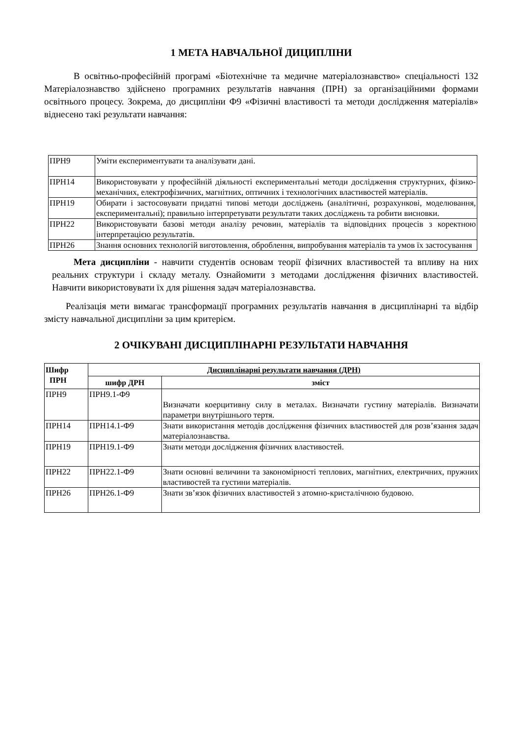1 МЕТА НАВЧАЛЬНОЇ ДИЦИПЛІНИ
В освітньо-професійній програмі «Біотехнічне та медичне матеріалознавство» спеціальності 132 Матеріалознавство здійснено програмних результатів навчання (ПРН) за організаційними формами освітнього процесу. Зокрема, до дисципліни Ф9 «Фізичні властивості та методи дослідження матеріалів» віднесено такі результати навчання:
| ПРН9 | Уміти експериментувати та аналізувати дані. |
| ПРН14 | Використовувати у професійній діяльності експериментальні методи дослідження структурних, фізико-механічних, електрофізичних, магнітних, оптичних і технологічних властивостей матеріалів. |
| ПРН19 | Обирати і застосовувати придатні типові методи досліджень (аналітичні, розрахункові, моделювання, експериментальні); правильно інтерпретувати результати таких досліджень та робити висновки. |
| ПРН22 | Використовувати базові методи аналізу речовин, матеріалів та відповідних процесів з коректною інтерпретацією результатів. |
| ПРН26 | Знання основних технологій виготовлення, оброблення, випробування матеріалів та умов їх застосування |
Мета дисципліни - навчити студентів основам теорії фізичних властивостей та впливу на них реальних структури і складу металу. Ознайомити з методами дослідження фізичних властивостей. Навчити використовувати їх для рішення задач матеріалознавства.
Реалізація мети вимагає трансформації програмних результатів навчання в дисциплінарні та відбір змісту навчальної дисципліни за цим критерієм.
2 ОЧІКУВАНІ ДИСЦИПЛІНАРНІ РЕЗУЛЬТАТИ НАВЧАННЯ
| Шифр ПРН | Дисциплінарні результати навчання (ДРН) | |
| --- | --- | --- |
| | шифр ДРН | зміст |
| ПРН9 | ПРН9.1-Ф9 | Визначати коерцитивну силу в металах. Визначати густину матеріалів. Визначати параметри внутрішнього тертя. |
| ПРН14 | ПРН14.1-Ф9 | Знати використання методів дослідження фізичних властивостей для розв’язання задач матеріалознавства. |
| ПРН19 | ПРН19.1-Ф9 | Знати методи дослідження фізичних властивостей. |
| ПРН22 | ПРН22.1-Ф9 | Знати основні величини та закономірності теплових, магнітних, електричних, пружних властивостей та густини матеріалів. |
| ПРН26 | ПРН26.1-Ф9 | Знати зв’язок фізичних властивостей з атомно-кристалічною будовою. |